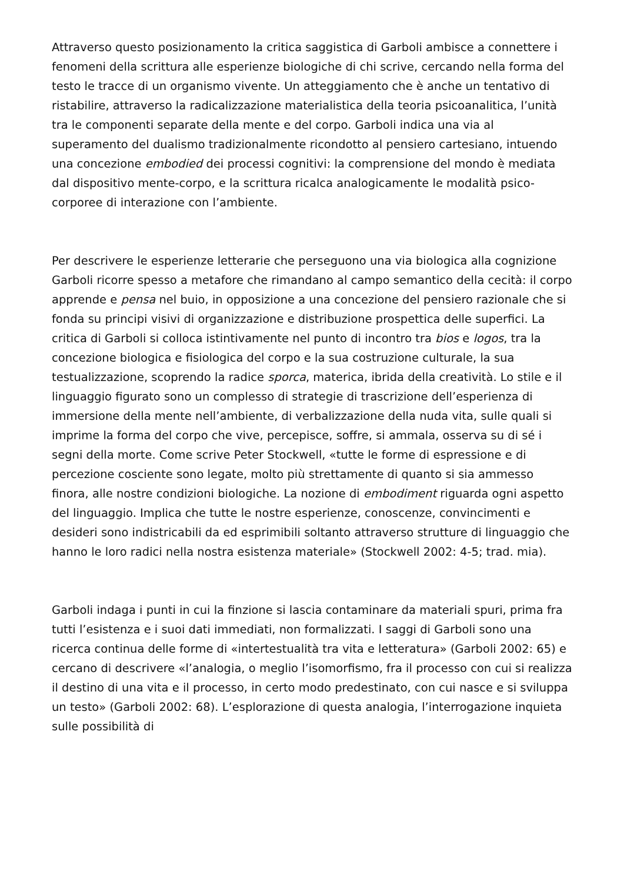Attraverso questo posizionamento la critica saggistica di Garboli ambisce a connettere i fenomeni della scrittura alle esperienze biologiche di chi scrive, cercando nella forma del testo le tracce di un organismo vivente. Un atteggiamento che è anche un tentativo di ristabilire, attraverso la radicalizzazione materialistica della teoria psicoanalitica, l’unità tra le componenti separate della mente e del corpo. Garboli indica una via al superamento del dualismo tradizionalmente ricondotto al pensiero cartesiano, intuendo una concezione embodied dei processi cognitivi: la comprensione del mondo è mediata dal dispositivo mente-corpo, e la scrittura ricalca analogicamente le modalità psico-corporee di interazione con l’ambiente.
Per descrivere le esperienze letterarie che perseguono una via biologica alla cognizione Garboli ricorre spesso a metafore che rimandano al campo semantico della cecità: il corpo apprende e pensa nel buio, in opposizione a una concezione del pensiero razionale che si fonda su principi visivi di organizzazione e distribuzione prospettica delle superfici. La critica di Garboli si colloca istintivamente nel punto di incontro tra bios e logos, tra la concezione biologica e fisiologica del corpo e la sua costruzione culturale, la sua testualizzazione, scoprendo la radice sporca, materica, ibrida della creatività. Lo stile e il linguaggio figurato sono un complesso di strategie di trascrizione dell’esperienza di immersione della mente nell’ambiente, di verbalizzazione della nuda vita, sulle quali si imprime la forma del corpo che vive, percepisce, soffre, si ammala, osserva su di sé i segni della morte. Come scrive Peter Stockwell, «tutte le forme di espressione e di percezione cosciente sono legate, molto più strettamente di quanto si sia ammesso finora, alle nostre condizioni biologiche. La nozione di embodiment riguarda ogni aspetto del linguaggio. Implica che tutte le nostre esperienze, conoscenze, convincimenti e desideri sono indistricabili da ed esprimibili soltanto attraverso strutture di linguaggio che hanno le loro radici nella nostra esistenza materiale» (Stockwell 2002: 4-5; trad. mia).
Garboli indaga i punti in cui la finzione si lascia contaminare da materiali spuri, prima fra tutti l’esistenza e i suoi dati immediati, non formalizzati. I saggi di Garboli sono una ricerca continua delle forme di «intertestualità tra vita e letteratura» (Garboli 2002: 65) e cercano di descrivere «l’analogia, o meglio l’isomorfismo, fra il processo con cui si realizza il destino di una vita e il processo, in certo modo predestinato, con cui nasce e si sviluppa un testo» (Garboli 2002: 68). L’esplorazione di questa analogia, l’interrogazione inquieta sulle possibilità di